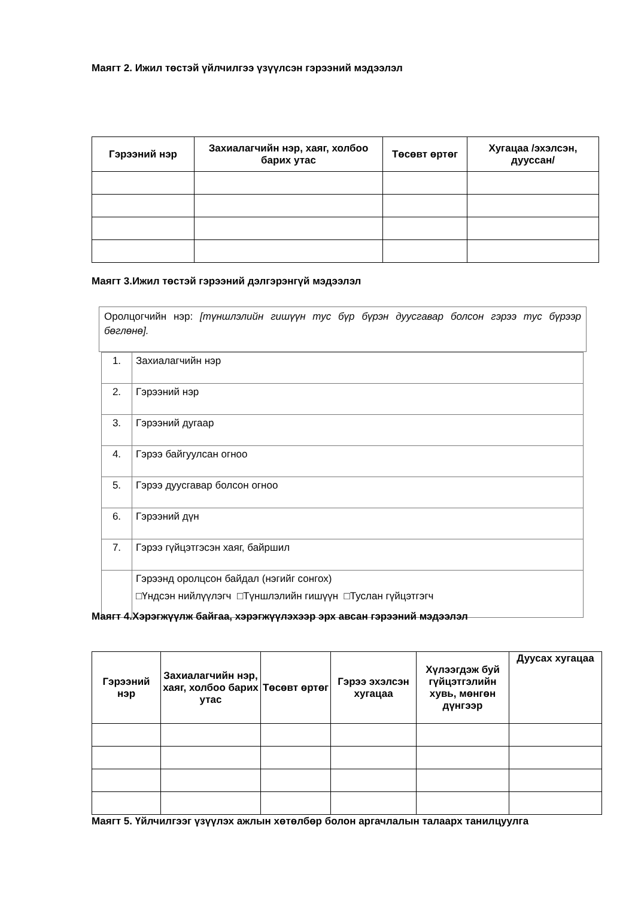Маягт 2. Ижил төстэй үйлчилгээ үзүүлсэн гэрээний мэдээлэл
| Гэрээний нэр | Захиалагчийн нэр, хаяг, холбоо барих утас | Төсөвт өртөг | Хугацаа /эхэлсэн, дууссан/ |
| --- | --- | --- | --- |
Маягт 3.Ижил төстэй гэрээний дэлгэрэнгүй мэдээлэл
Оролцогчийн нэр: [түншлэлийн гишүүн тус бүр бүрэн дуусгавар болсон гэрээ тус бүрээр бөглөнө].
| 1. | Захиалагчийн нэр |
| 2. | Гэрээний нэр |
| 3. | Гэрээний дугаар |
| 4. | Гэрээ байгуулсан огноо |
| 5. | Гэрээ дуусгавар болсон огноо |
| 6. | Гэрээний дүн |
| 7. | Гэрээ гүйцэтгэсэн хаяг, байршил |
| | Гэрээнд оролцсон байдал (нэгийг сонгох) □Үндсэн нийлүүлэгч □Түншлэлийн гишүүн □Туслан гүйцэтгэгч |
Маягт 4.Хэрэгжүүлж байгаа, хэрэгжүүлэхээр эрх авсан гэрээний мэдээлэл
| Гэрээний нэр | Захиалагчийн нэр, хаяг, холбоо барих утас | Төсөвт өртөг | Гэрээ эхэлсэн хугацаа | Хүлээгдэж буй гүйцэтгэлийн хувь, мөнгөн дүнгээр | Дуусах хугацаа |
| --- | --- | --- | --- | --- | --- |
Маягт 5. Үйлчилгээг үзүүлэх ажлын хөтөлбөр болон аргачлалын талаарх танилцуулга